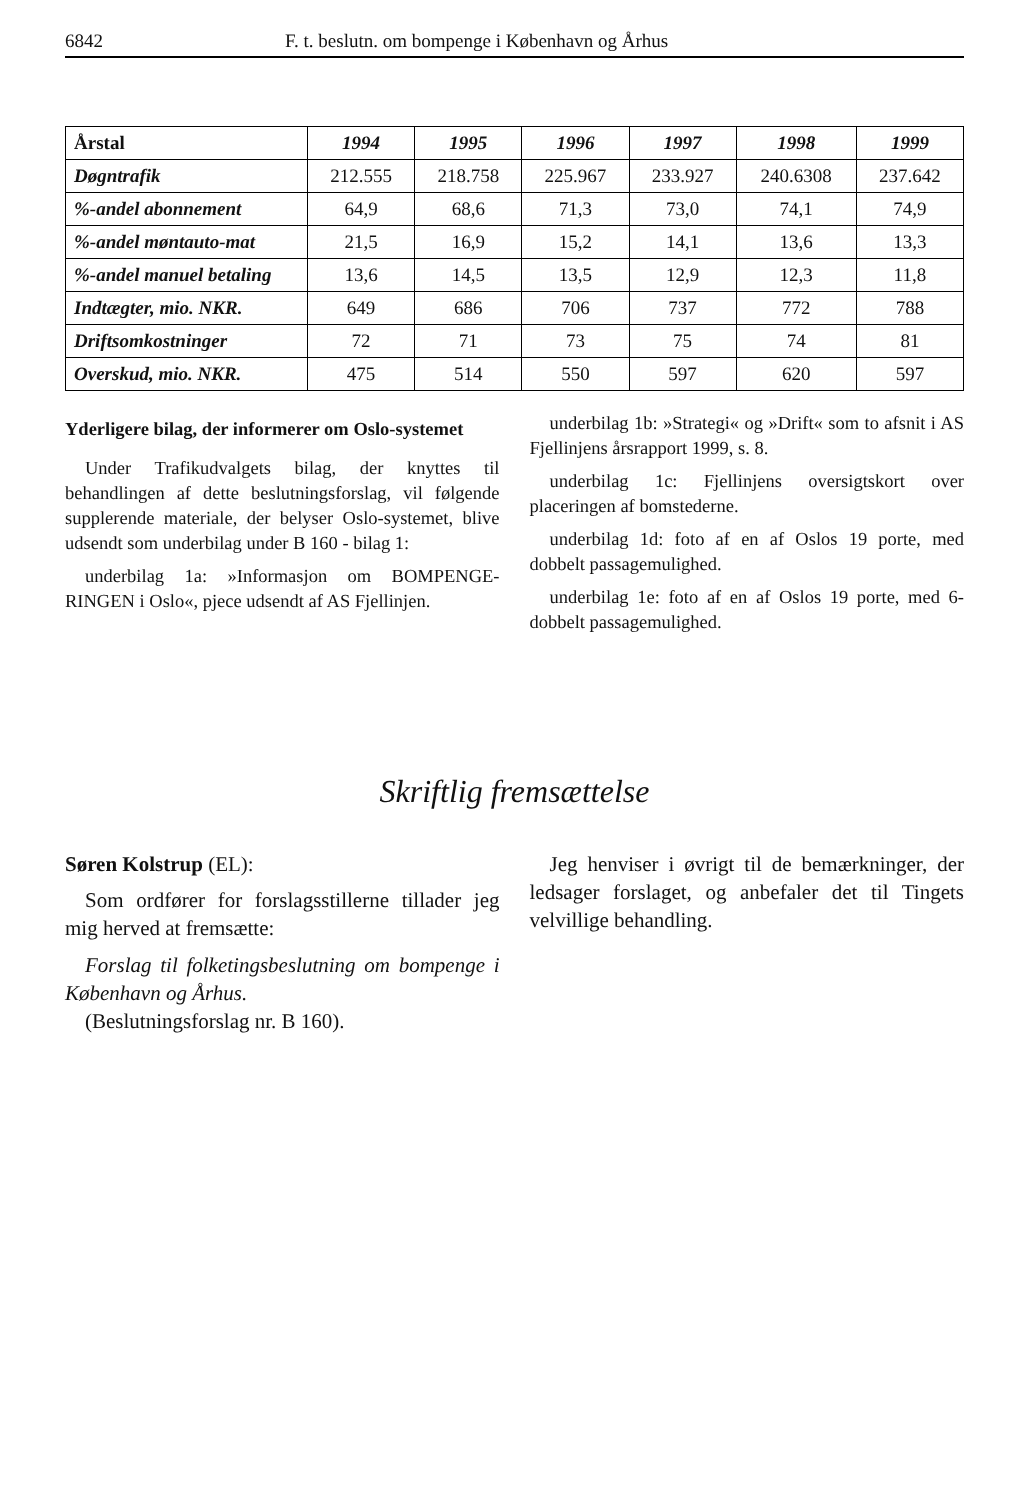6842 F. t. beslutn. om bompenge i København og Århus
| Årstal | 1994 | 1995 | 1996 | 1997 | 1998 | 1999 |
| --- | --- | --- | --- | --- | --- | --- |
| Døgntrafik | 212.555 | 218.758 | 225.967 | 233.927 | 240.6308 | 237.642 |
| %-andel abonnement | 64,9 | 68,6 | 71,3 | 73,0 | 74,1 | 74,9 |
| %-andel møntauto-mat | 21,5 | 16,9 | 15,2 | 14,1 | 13,6 | 13,3 |
| %-andel manuel betaling | 13,6 | 14,5 | 13,5 | 12,9 | 12,3 | 11,8 |
| Indtægter, mio. NKR. | 649 | 686 | 706 | 737 | 772 | 788 |
| Driftsomkostninger | 72 | 71 | 73 | 75 | 74 | 81 |
| Overskud, mio. NKR. | 475 | 514 | 550 | 597 | 620 | 597 |
Yderligere bilag, der informerer om Oslo-systemet
Under Trafikudvalgets bilag, der knyttes til behandlingen af dette beslutningsforslag, vil følgende supplerende materiale, der belyser Oslo-systemet, blive udsendt som underbilag under B 160 - bilag 1:
underbilag 1a: »Informasjon om BOMPENGE-RINGEN i Oslo«, pjece udsendt af AS Fjellinjen.
underbilag 1b: »Strategi« og »Drift« som to afsnit i AS Fjellinjens årsrapport 1999, s. 8.
underbilag 1c: Fjellinjens oversigtskort over placeringen af bomstederne.
underbilag 1d: foto af en af Oslos 19 porte, med dobbelt passagemulighed.
underbilag 1e: foto af en af Oslos 19 porte, med 6-dobbelt passagemulighed.
Skriftlig fremsættelse
Søren Kolstrup (EL):
Som ordfører for forslagsstillerne tillader jeg mig herved at fremsætte:
Forslag til folketingsbeslutning om bompenge i København og Århus.
(Beslutningsforslag nr. B 160).
Jeg henviser i øvrigt til de bemærkninger, der ledsager forslaget, og anbefaler det til Tingets velvillige behandling.